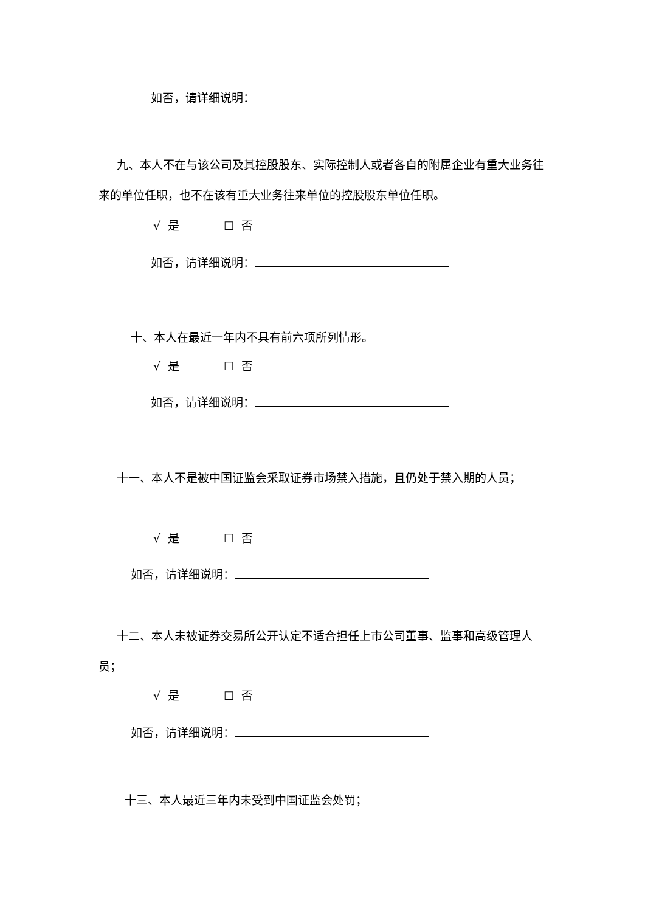如否，请详细说明：
九、本人不在与该公司及其控股股东、实际控制人或者各自的附属企业有重大业务往来的单位任职，也不在该有重大业务往来单位的控股股东单位任职。
√ 是 ☐ 否
如否，请详细说明：
十、本人在最近一年内不具有前六项所列情形。
√ 是 ☐ 否
如否，请详细说明：
十一、本人不是被中国证监会采取证券市场禁入措施，且仍处于禁入期的人员；
√ 是 ☐ 否
如否，请详细说明：
十二、本人未被证券交易所公开认定不适合担任上市公司董事、监事和高级管理人员；
√ 是 ☐ 否
如否，请详细说明：
十三、本人最近三年内未受到中国证监会处罚；